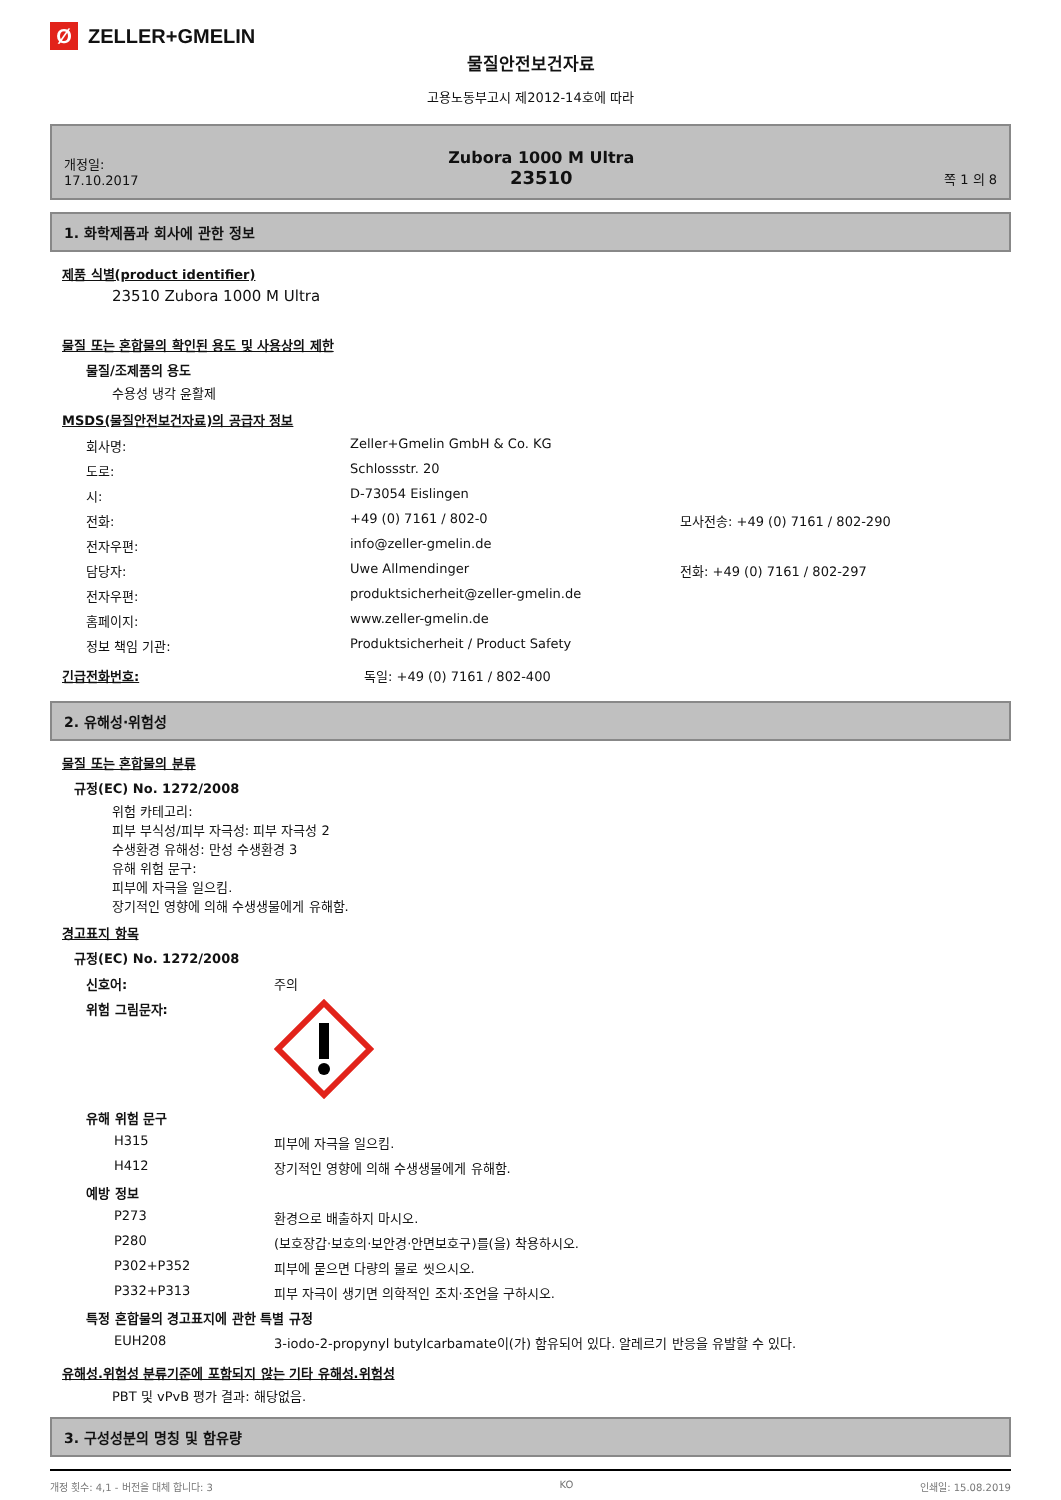Ø
ZELLER+GMELIN
물질안전보건자료
고용노동부고시 제2012-14호에 따라
개정일:
17.10.2017
Zubora 1000 M Ultra
23510
쪽 1 의 8
1. 화학제품과 회사에 관한 정보
제품 식별(product identifier)
23510 Zubora 1000 M Ultra
물질 또는 혼합물의 확인된 용도 및 사용상의 제한
물질/조제품의 용도
수용성 냉각 윤활제
MSDS(물질안전보건자료)의 공급자 정보
| 회사명: | Zeller+Gmelin GmbH & Co. KG | |
| 도로: | Schlossstr. 20 | |
| 시: | D-73054 Eislingen | |
| 전화: | +49 (0) 7161 / 802-0 | 모사전송: +49 (0) 7161 / 802-290 |
| 전자우편: | info@zeller-gmelin.de | |
| 담당자: | Uwe Allmendinger | 전화: +49 (0) 7161 / 802-297 |
| 전자우편: | produktsicherheit@zeller-gmelin.de | |
| 홈페이지: | www.zeller-gmelin.de | |
| 정보 책임 기관: | Produktsicherheit / Product Safety | |
긴급전화번호: 독일: +49 (0) 7161 / 802-400
2. 유해성·위험성
물질 또는 혼합물의 분류
규정(EC) No. 1272/2008
위험 카테고리:
피부 부식성/피부 자극성: 피부 자극성 2
수생환경 유해성: 만성 수생환경 3
유해 위험 문구:
피부에 자극을 일으킴.
장기적인 영향에 의해 수생생물에게 유해함.
경고표지 항목
규정(EC) No. 1272/2008
| 신호어: | 주의 |
| 위험 그림문자: | |
| 유해 위험 문구 | |
| H315 | 피부에 자극을 일으킴. |
| H412 | 장기적인 영향에 의해 수생생물에게 유해함. |
| 예방 정보 | |
| P273 | 환경으로 배출하지 마시오. |
| P280 | (보호장갑·보호의·보안경·안면보호구)를(을) 착용하시오. |
| P302+P352 | 피부에 묻으면 다량의 물로 씻으시오. |
| P332+P313 | 피부 자극이 생기면 의학적인 조치·조언을 구하시오. |
| 특정 혼합물의 경고표지에 관한 특별 규정 | |
| EUH208 | 3-iodo-2-propynyl butylcarbamate이(가) 함유되어 있다. 알레르기 반응을 유발할 수 있다. |
유해성.위험성 분류기준에 포함되지 않는 기타 유해성.위험성
PBT 및 vPvB 평가 결과: 해당없음.
3. 구성성분의 명칭 및 함유량
개정 횟수: 4,1 - 버전을 대체 합니다: 3 KO 인쇄일: 15.08.2019